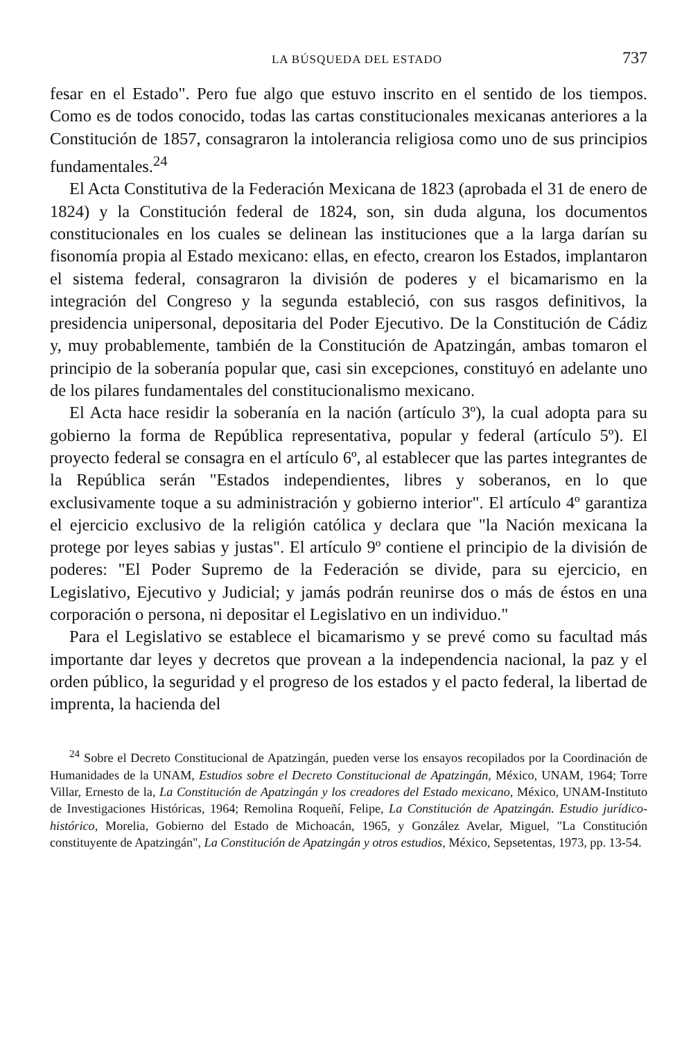LA BÚSQUEDA DEL ESTADO 737
fesar en el Estado". Pero fue algo que estuvo inscrito en el sentido de los tiempos. Como es de todos conocido, todas las cartas constitucionales mexicanas anteriores a la Constitución de 1857, consagraron la intolerancia religiosa como uno de sus principios fundamentales.<sup>24</sup>
El Acta Constitutiva de la Federación Mexicana de 1823 (aprobada el 31 de enero de 1824) y la Constitución federal de 1824, son, sin duda alguna, los documentos constitucionales en los cuales se delinean las instituciones que a la larga darían su fisonomía propia al Estado mexicano: ellas, en efecto, crearon los Estados, implantaron el sistema federal, consagraron la división de poderes y el bicamarismo en la integración del Congreso y la segunda estableció, con sus rasgos definitivos, la presidencia unipersonal, depositaria del Poder Ejecutivo. De la Constitución de Cádiz y, muy probablemente, también de la Constitución de Apatzingán, ambas tomaron el principio de la soberanía popular que, casi sin excepciones, constituyó en adelante uno de los pilares fundamentales del constitucionalismo mexicano.
El Acta hace residir la soberanía en la nación (artículo 3º), la cual adopta para su gobierno la forma de República representativa, popular y federal (artículo 5º). El proyecto federal se consagra en el artículo 6º, al establecer que las partes integrantes de la República serán "Estados independientes, libres y soberanos, en lo que exclusivamente toque a su administración y gobierno interior". El artículo 4º garantiza el ejercicio exclusivo de la religión católica y declara que "la Nación mexicana la protege por leyes sabias y justas". El artículo 9º contiene el principio de la división de poderes: "El Poder Supremo de la Federación se divide, para su ejercicio, en Legislativo, Ejecutivo y Judicial; y jamás podrán reunirse dos o más de éstos en una corporación o persona, ni depositar el Legislativo en un individuo."
Para el Legislativo se establece el bicamarismo y se prevé como su facultad más importante dar leyes y decretos que provean a la independencia nacional, la paz y el orden público, la seguridad y el progreso de los estados y el pacto federal, la libertad de imprenta, la hacienda del
<sup>24</sup> Sobre el Decreto Constitucional de Apatzingán, pueden verse los ensayos recopilados por la Coordinación de Humanidades de la UNAM, Estudios sobre el Decreto Constitucional de Apatzingán, México, UNAM, 1964; Torre Villar, Ernesto de la, La Constitución de Apatzingán y los creadores del Estado mexicano, México, UNAM-Instituto de Investigaciones Históricas, 1964; Remolina Roqueñí, Felipe, La Constitución de Apatzingán. Estudio jurídico-histórico, Morelia, Gobierno del Estado de Michoacán, 1965, y González Avelar, Miguel, "La Constitución constituyente de Apatzingán", La Constitución de Apatzingán y otros estudios, México, Sepsetentas, 1973, pp. 13-54.